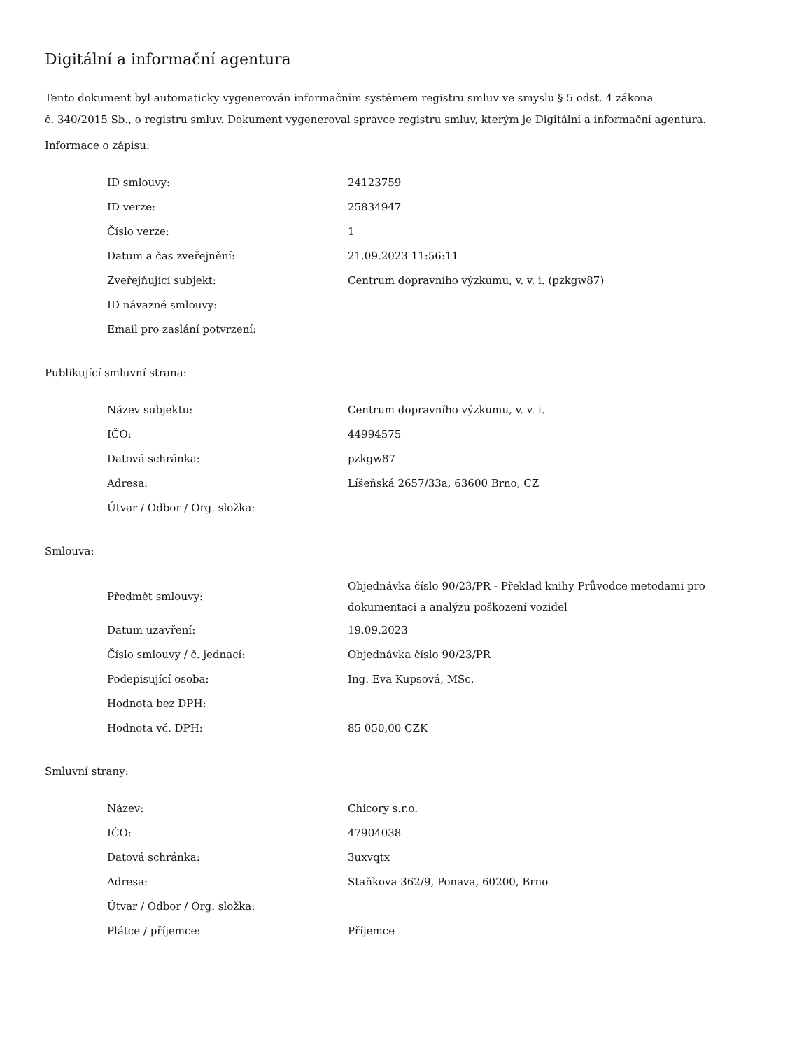Digitální a informační agentura
Tento dokument byl automaticky vygenerován informačním systémem registru smluv ve smyslu § 5 odst. 4 zákona
č. 340/2015 Sb., o registru smluv. Dokument vygeneroval správce registru smluv, kterým je Digitální a informační agentura.
Informace o zápisu:
| ID smlouvy: | 24123759 |
| ID verze: | 25834947 |
| Číslo verze: | 1 |
| Datum a čas zveřejnění: | 21.09.2023 11:56:11 |
| Zveřejňující subjekt: | Centrum dopravního výzkumu, v. v. i. (pzkgw87) |
| ID návazné smlouvy: | |
| Email pro zaslání potvrzení: | |
Publikující smluvní strana:
| Název subjektu: | Centrum dopravního výzkumu, v. v. i. |
| IČO: | 44994575 |
| Datová schránka: | pzkgw87 |
| Adresa: | Líšeňská 2657/33a, 63600 Brno, CZ |
| Útvar / Odbor / Org. složka: | |
Smlouva:
| Předmět smlouvy: | Objednávka číslo 90/23/PR - Překlad knihy Průvodce metodami pro dokumentaci a analýzu poškození vozidel |
| Datum uzavření: | 19.09.2023 |
| Číslo smlouvy / č. jednací: | Objednávka číslo 90/23/PR |
| Podepisující osoba: | Ing. Eva Kupsová, MSc. |
| Hodnota bez DPH: | |
| Hodnota vč. DPH: | 85 050,00 CZK |
Smluvní strany:
| Název: | Chicory s.r.o. |
| IČO: | 47904038 |
| Datová schránka: | 3uxvqtx |
| Adresa: | Staňkova 362/9, Ponava, 60200, Brno |
| Útvar / Odbor / Org. složka: | |
| Plátce / příjemce: | Příjemce |